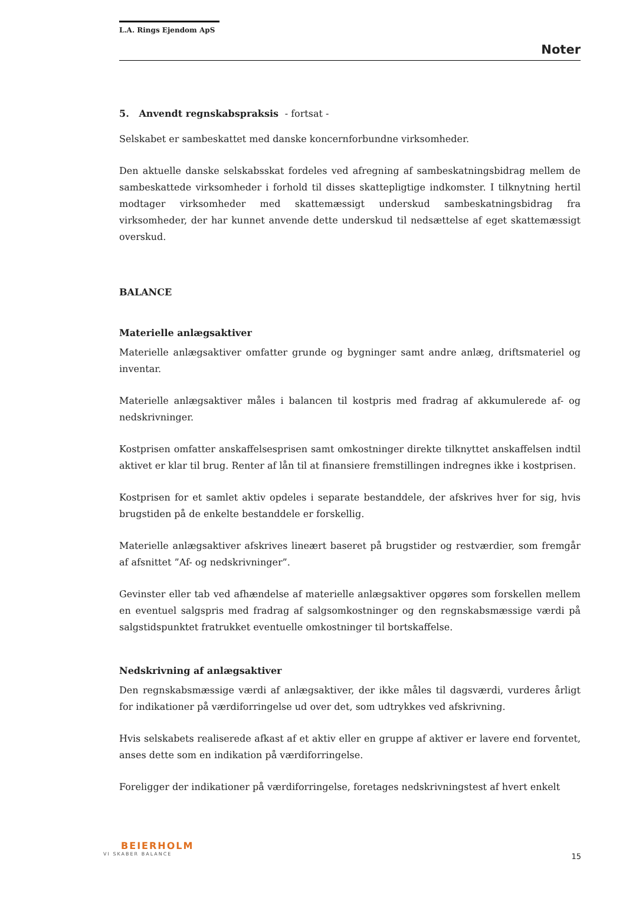L.A. Rings Ejendom ApS
Noter
5. Anvendt regnskabspraksis - fortsat -
Selskabet er sambeskattet med danske koncernforbundne virksomheder.
Den aktuelle danske selskabsskat fordeles ved afregning af sambeskatningsbidrag mellem de sambeskattede virksomheder i forhold til disses skattepligtige indkomster. I tilknytning hertil modtager virksomheder med skattemæssigt underskud sambeskatningsbidrag fra virksomheder, der har kunnet anvende dette underskud til nedsættelse af eget skattemæssigt overskud.
BALANCE
Materielle anlægsaktiver
Materielle anlægsaktiver omfatter grunde og bygninger samt andre anlæg, driftsmateriel og inventar.
Materielle anlægsaktiver måles i balancen til kostpris med fradrag af akkumulerede af- og nedskrivninger.
Kostprisen omfatter anskaffelsesprisen samt omkostninger direkte tilknyttet anskaffelsen indtil aktivet er klar til brug. Renter af lån til at finansiere fremstillingen indregnes ikke i kostprisen.
Kostprisen for et samlet aktiv opdeles i separate bestanddele, der afskrives hver for sig, hvis brugstiden på de enkelte bestanddele er forskellig.
Materielle anlægsaktiver afskrives lineært baseret på brugstider og restværdier, som fremgår af afsnittet ”Af- og nedskrivninger”.
Gevinster eller tab ved afhændelse af materielle anlægsaktiver opgøres som forskellen mellem en eventuel salgspris med fradrag af salgsomkostninger og den regnskabsmæssige værdi på salgstidspunktet fratrukket eventuelle omkostninger til bortskaffelse.
Nedskrivning af anlægsaktiver
Den regnskabsmæssige værdi af anlægsaktiver, der ikke måles til dagsværdi, vurderes årligt for indikationer på værdiforringelse ud over det, som udtrykkes ved afskrivning.
Hvis selskabets realiserede afkast af et aktiv eller en gruppe af aktiver er lavere end forventet, anses dette som en indikation på værdiforringelse.
Foreligger der indikationer på værdiforringelse, foretages nedskrivningstest af hvert enkelt
BEIERHOLM
VI SKABER BALANCE
15